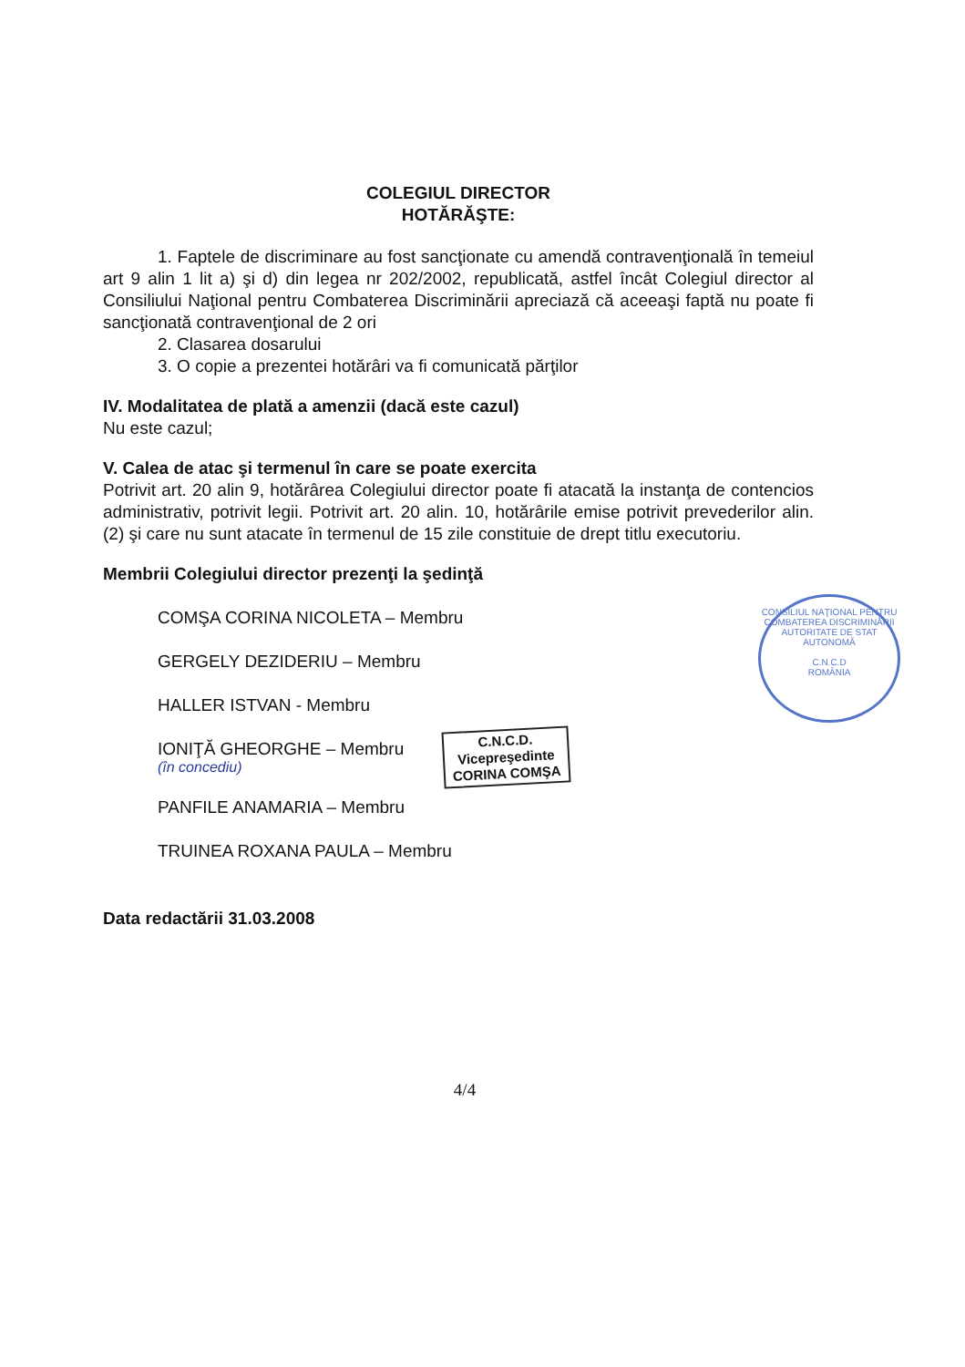COLEGIUL DIRECTOR
HOTĂRĂŞTE:
1. Faptele de discriminare au fost sancţionate cu amendă contravenţională în temeiul art 9 alin 1 lit a) şi d) din legea nr 202/2002, republicată, astfel încât Colegiul director al Consiliului Naţional pentru Combaterea Discriminării apreciază că aceeaşi faptă nu poate fi sancţionată contravenţional de 2 ori
2. Clasarea dosarului
3. O copie a prezentei hotărâri va fi comunicată părţilor
IV. Modalitatea de plată a amenzii (dacă este cazul)
Nu este cazul;
V. Calea de atac şi termenul în care se poate exercita
Potrivit art. 20 alin 9, hotărârea Colegiului director poate fi atacată la instanţa de contencios administrativ, potrivit legii. Potrivit art. 20 alin. 10, hotărârile emise potrivit prevederilor alin. (2) şi care nu sunt atacate în termenul de 15 zile constituie de drept titlu executoriu.
Membrii Colegiului director prezenţi la şedinţă
COMŞA CORINA NICOLETA – Membru
GERGELY DEZIDERIU – Membru
HALLER ISTVAN - Membru
IONIŢĂ GHEORGHE – Membru
(în concediu)
PANFILE ANAMARIA – Membru
TRUINEA ROXANA PAULA – Membru
Data redactării 31.03.2008
C.N.C.D.
Vicepreşedinte
CORINA COMŞA
CONSILIUL NAŢIONAL PENTRU COMBATEREA DISCRIMINĂRII
AUTORITATE DE STAT AUTONOMĂ
C.N.C.D
ROMÂNIA
4/4